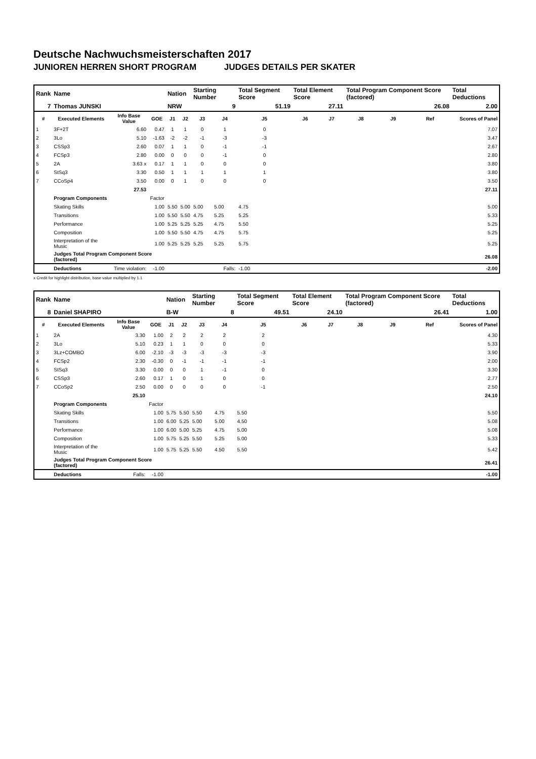Deutsche Nachwuchsmeisterschaften 2017
JUNIOREN HERREN SHORT PROGRAM JUDGES DETAILS PER SKATER
| Rank | Name | | | Nation | | Starting Number | | Total Segment Score | Total Element Score | | Total Program Component Score (factored) | | | Total Deductions |
| 7 | Thomas JUNSKI | | | NRW | | 9 | | 51.19 | 27.11 | | 26.08 | | | 2.00 |
| # | Executed Elements | Info Base Value | GOE | J1 | J2 | J3 | J4 | J5 | J6 | J7 | J8 | J9 | Ref | Scores of Panel |
| 1 | 3F+2T | 6.60 | 0.47 | 1 | 1 | 0 | 1 | 0 | | | | | | 7.07 |
| 2 | 3Lo | 5.10 | -1.63 | -2 | -2 | -1 | -3 | -3 | | | | | | 3.47 |
| 3 | CSSp3 | 2.60 | 0.07 | 1 | 1 | 0 | -1 | -1 | | | | | | 2.67 |
| 4 | FCSp3 | 2.80 | 0.00 | 0 | 0 | 0 | -1 | 0 | | | | | | 2.80 |
| 5 | 2A | 3.63 x | 0.17 | 1 | 1 | 0 | 0 | 0 | | | | | | 3.80 |
| 6 | StSq3 | 3.30 | 0.50 | 1 | 1 | 1 | 1 | 1 | | | | | | 3.80 |
| 7 | CCoSp4 | 3.50 | 0.00 | 0 | 1 | 0 | 0 | 0 | | | | | | 3.50 |
| | | 27.53 | | | | | | | | | | | | 27.11 |
| | Program Components | | Factor | | | | | | | | | | | |
| | Skating Skills | | 1.00 | 5.50 | 5.00 | 5.00 | 5.00 | 4.75 | | | | | | 5.00 |
| | Transitions | | 1.00 | 5.50 | 5.50 | 4.75 | 5.25 | 5.25 | | | | | | 5.33 |
| | Performance | | 1.00 | 5.25 | 5.25 | 5.25 | 4.75 | 5.50 | | | | | | 5.25 |
| | Composition | | 1.00 | 5.50 | 5.50 | 4.75 | 4.75 | 5.75 | | | | | | 5.25 |
| | Interpretation of the Music | | 1.00 | 5.25 | 5.25 | 5.25 | 5.25 | 5.75 | | | | | | 5.25 |
| | Judges Total Program Component Score (factored) | | | | | | | | | | | | | 26.08 |
| | Deductions | Time violation: | -1.00 | | | | Falls: | -1.00 | | | | | | -2.00 |
x Credit for highlight distribution, base value multiplied by 1.1
| Rank | Name | | | Nation | | Starting Number | | Total Segment Score | Total Element Score | | Total Program Component Score (factored) | | | Total Deductions |
| 8 | Daniel SHAPIRO | | | B-W | | 8 | | 49.51 | 24.10 | | 26.41 | | | 1.00 |
| # | Executed Elements | Info Base Value | GOE | J1 | J2 | J3 | J4 | J5 | J6 | J7 | J8 | J9 | Ref | Scores of Panel |
| 1 | 2A | 3.30 | 1.00 | 2 | 2 | 2 | 2 | 2 | | | | | | 4.30 |
| 2 | 3Lo | 5.10 | 0.23 | 1 | 1 | 0 | 0 | 0 | | | | | | 5.33 |
| 3 | 3Lz+COMBO | 6.00 | -2.10 | -3 | -3 | -3 | -3 | -3 | | | | | | 3.90 |
| 4 | FCSp2 | 2.30 | -0.30 | 0 | -1 | -1 | -1 | -1 | | | | | | 2.00 |
| 5 | StSq3 | 3.30 | 0.00 | 0 | 0 | 1 | -1 | 0 | | | | | | 3.30 |
| 6 | CSSp3 | 2.60 | 0.17 | 1 | 0 | 1 | 0 | 0 | | | | | | 2.77 |
| 7 | CCoSp2 | 2.50 | 0.00 | 0 | 0 | 0 | 0 | -1 | | | | | | 2.50 |
| | | 25.10 | | | | | | | | | | | | 24.10 |
| | Program Components | | Factor | | | | | | | | | | | |
| | Skating Skills | | 1.00 | 5.75 | 5.50 | 5.50 | 4.75 | 5.50 | | | | | | 5.50 |
| | Transitions | | 1.00 | 6.00 | 5.25 | 5.00 | 5.00 | 4.50 | | | | | | 5.08 |
| | Performance | | 1.00 | 6.00 | 5.00 | 5.25 | 4.75 | 5.00 | | | | | | 5.08 |
| | Composition | | 1.00 | 5.75 | 5.25 | 5.50 | 5.25 | 5.00 | | | | | | 5.33 |
| | Interpretation of the Music | | 1.00 | 5.75 | 5.25 | 5.50 | 4.50 | 5.50 | | | | | | 5.42 |
| | Judges Total Program Component Score (factored) | | | | | | | | | | | | | 26.41 |
| | Deductions | Falls: | -1.00 | | | | | | | | | | | -1.00 |